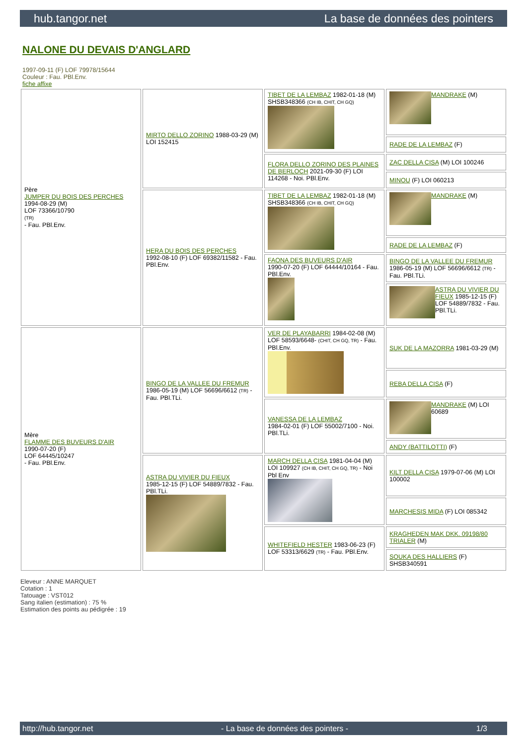hub.tangor.net La base de données des pointers
NALONE DU DEVAIS D'ANGLARD
1997-09-11 (F) LOF 79978/15644
Couleur : Fau. PBl.Env.
fiche affixe
| Père JUMPER DU BOIS DES PERCHES 1994-08-29 (M) LOF 73366/10790 (TR) - Fau. PBl.Env. | MIRTO DELLO ZORINO 1988-03-29 (M) LOI 152415 | TIBET DE LA LEMBAZ 1982-01-18 (M) SHSB348366 (CH IB, CHIT, CH GQ) | MANDRAKE (M) |
| | | | RADE DE LA LEMBAZ (F) |
| | | FLORA DELLO ZORINO DES PLAINES DE BERLOCH 2021-09-30 (F) LOI 114268 - Noi. PBl.Env. | ZAC DELLA CISA (M) LOI 100246 |
| | | | MINOU (F) LOI 060213 |
| | HERA DU BOIS DES PERCHES 1992-08-10 (F) LOF 69382/11582 - Fau. PBl.Env. | TIBET DE LA LEMBAZ 1982-01-18 (M) SHSB348366 (CH IB, CHIT, CH GQ) | MANDRAKE (M) |
| | | | RADE DE LA LEMBAZ (F) |
| | | FAONA DES BUVEURS D'AIR 1990-07-20 (F) LOF 64444/10164 - Fau. PBl.Env. | BINGO DE LA VALLEE DU FREMUR 1986-05-19 (M) LOF 56696/6612 (TR) - Fau. PBl.TLi. |
| | | | ASTRA DU VIVIER DU FIEUX 1985-12-15 (F) LOF 54889/7832 - Fau. PBl.TLi. |
| Mère FLAMME DES BUVEURS D'AIR 1990-07-20 (F) LOF 64445/10247 - Fau. PBl.Env. | BINGO DE LA VALLEE DU FREMUR 1986-05-19 (M) LOF 56696/6612 (TR) - Fau. PBl.TLi. | VER DE PLAYABARRI 1984-02-08 (M) LOF 58593/6648- (CHIT, CH GQ, TR) - Fau. PBl.Env. | SUK DE LA MAZORRA 1981-03-29 (M) |
| | | | REBA DELLA CISA (F) |
| | | VANESSA DE LA LEMBAZ 1984-02-01 (F) LOF 55002/7100 - Noi. PBl.TLi. | MANDRAKE (M) LOI 60689 |
| | | | ANDY (BATTILOTTI) (F) |
| | ASTRA DU VIVIER DU FIEUX 1985-12-15 (F) LOF 54889/7832 - Fau. PBl.TLi. | MARCH DELLA CISA 1981-04-04 (M) LOI 109927 (CH IB, CHIT, CH GQ, TR) - Noi Pbl Env | KILT DELLA CISA 1979-07-06 (M) LOI 100002 |
| | | | MARCHESIS MIDA (F) LOI 085342 |
| | | WHITEFIELD HESTER 1983-06-23 (F) LOF 53313/6629 (TR) - Fau. PBl.Env. | KRAGHEDEN MAK DKK. 09198/80 TRIALER (M) |
| | | | SOUKA DES HALLIERS (F) SHSB340591 |
Eleveur : ANNE MARQUET
Cotation : 1
Tatouage : VST012
Sang italien (estimation) : 75 %
Estimation des points au pédigrée : 19
http://hub.tangor.net - La base de données des pointers - 1/3